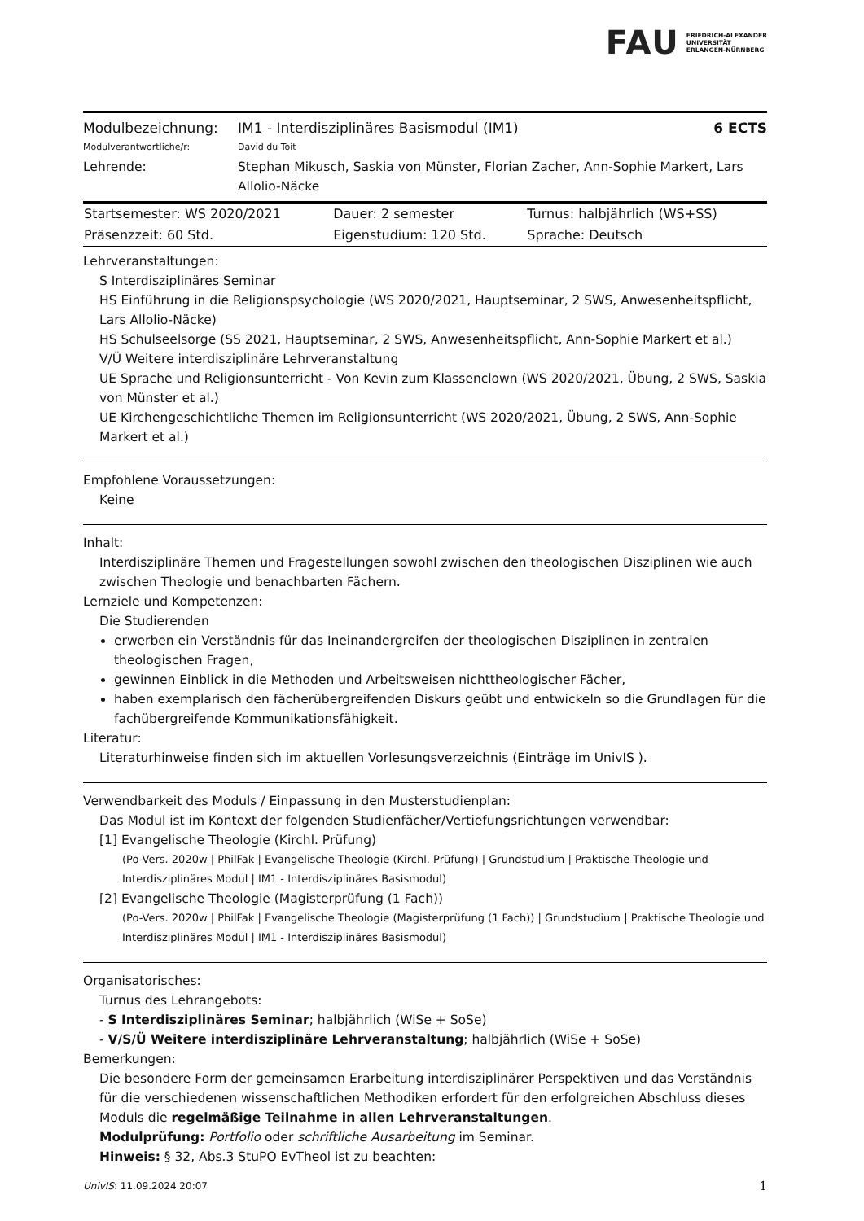FAU FRIEDRICH-ALEXANDER
UNIVERSITÄT
ERLANGEN-NÜRNBERG
| Modulbezeichnung: | IM1 - Interdisziplinäres Basismodul (IM1) | 6 ECTS |
| Modulverantwortliche/r: | David du Toit | |
| Lehrende: | Stephan Mikusch, Saskia von Münster, Florian Zacher, Ann-Sophie Markert, Lars Allolio-Näcke | |
| Startsemester: WS 2020/2021 | Dauer: 2 semester | Turnus: halbjährlich (WS+SS) |
| Präsenzzeit: 60 Std. | Eigenstudium: 120 Std. | Sprache: Deutsch |
Lehrveranstaltungen:
S Interdisziplinäres Seminar
HS Einführung in die Religionspsychologie (WS 2020/2021, Hauptseminar, 2 SWS, Anwesenheitspflicht, Lars Allolio-Näcke)
HS Schulseelsorge (SS 2021, Hauptseminar, 2 SWS, Anwesenheitspflicht, Ann-Sophie Markert et al.)
V/Ü Weitere interdisziplinäre Lehrveranstaltung
UE Sprache und Religionsunterricht - Von Kevin zum Klassenclown (WS 2020/2021, Übung, 2 SWS, Saskia von Münster et al.)
UE Kirchengeschichtliche Themen im Religionsunterricht (WS 2020/2021, Übung, 2 SWS, Ann-Sophie Markert et al.)
Empfohlene Voraussetzungen:
Keine
Inhalt:
Interdisziplinäre Themen und Fragestellungen sowohl zwischen den theologischen Disziplinen wie auch zwischen Theologie und benachbarten Fächern.
Lernziele und Kompetenzen:
Die Studierenden
erwerben ein Verständnis für das Ineinandergreifen der theologischen Disziplinen in zentralen theologischen Fragen,
gewinnen Einblick in die Methoden und Arbeitsweisen nichttheologischer Fächer,
haben exemplarisch den fächerübergreifenden Diskurs geübt und entwickeln so die Grundlagen für die fachübergreifende Kommunikationsfähigkeit.
Literatur:
Literaturhinweise finden sich im aktuellen Vorlesungsverzeichnis (Einträge im UnivIS ).
Verwendbarkeit des Moduls / Einpassung in den Musterstudienplan:
Das Modul ist im Kontext der folgenden Studienfächer/Vertiefungsrichtungen verwendbar:
[1] Evangelische Theologie (Kirchl. Prüfung)
(Po-Vers. 2020w | PhilFak | Evangelische Theologie (Kirchl. Prüfung) | Grundstudium | Praktische Theologie und Interdisziplinäres Modul | IM1 - Interdisziplinäres Basismodul)
[2] Evangelische Theologie (Magisterprüfung (1 Fach))
(Po-Vers. 2020w | PhilFak | Evangelische Theologie (Magisterprüfung (1 Fach)) | Grundstudium | Praktische Theologie und Interdisziplinäres Modul | IM1 - Interdisziplinäres Basismodul)
Organisatorisches:
Turnus des Lehrangebots:
- S Interdisziplinäres Seminar; halbjährlich (WiSe + SoSe)
- V/S/Ü Weitere interdisziplinäre Lehrveranstaltung; halbjährlich (WiSe + SoSe)
Bemerkungen:
Die besondere Form der gemeinsamen Erarbeitung interdisziplinärer Perspektiven und das Verständnis für die verschiedenen wissenschaftlichen Methodiken erfordert für den erfolgreichen Abschluss dieses Moduls die regelmäßige Teilnahme in allen Lehrveranstaltungen.
Modulprüfung: Portfolio oder schriftliche Ausarbeitung im Seminar.
Hinweis: § 32, Abs.3 StuPO EvTheol ist zu beachten:
UnivIS: 11.09.2024 20:07 1